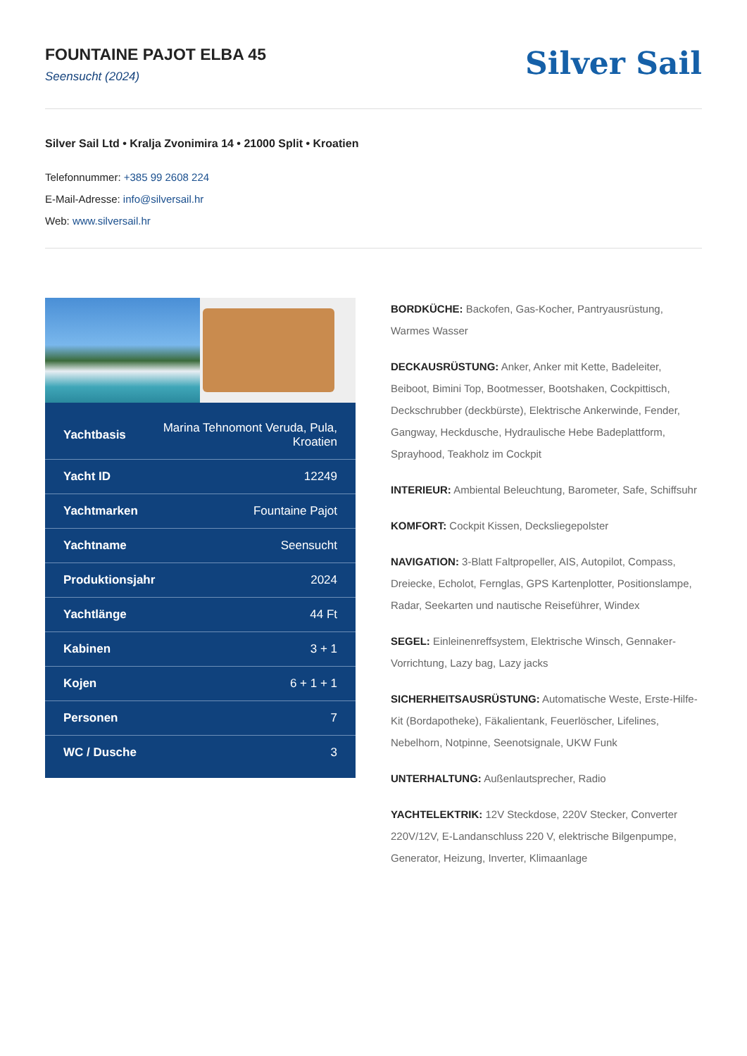FOUNTAINE PAJOT ELBA 45
Seensucht (2024)
Silver Sail
Silver Sail Ltd • Kralja Zvonimira 14 • 21000 Split • Kroatien
Telefonnummer: +385 99 2608 224
E-Mail-Adresse: info@silversail.hr
Web: www.silversail.hr
| Yachtbasis | Marina Tehnomont Veruda, Pula, Kroatien |
| Yacht ID | 12249 |
| Yachtmarken | Fountaine Pajot |
| Yachtname | Seensucht |
| Produktionsjahr | 2024 |
| Yachtlänge | 44 Ft |
| Kabinen | 3 + 1 |
| Kojen | 6 + 1 + 1 |
| Personen | 7 |
| WC / Dusche | 3 |
BORDKÜCHE: Backofen, Gas-Kocher, Pantryausrüstung, Warmes Wasser
DECKAUSRÜSTUNG: Anker, Anker mit Kette, Badeleiter, Beiboot, Bimini Top, Bootmesser, Bootshaken, Cockpittisch, Deckschrubber (deckbürste), Elektrische Ankerwinde, Fender, Gangway, Heckdusche, Hydraulische Hebe Badeplattform, Sprayhood, Teakholz im Cockpit
INTERIEUR: Ambiental Beleuchtung, Barometer, Safe, Schiffsuhr
KOMFORT: Cockpit Kissen, Decksliegepolster
NAVIGATION: 3-Blatt Faltpropeller, AIS, Autopilot, Compass, Dreiecke, Echolot, Fernglas, GPS Kartenplotter, Positionslampe, Radar, Seekarten und nautische Reiseführer, Windex
SEGEL: Einleinenreffsystem, Elektrische Winsch, Gennaker-Vorrichtung, Lazy bag, Lazy jacks
SICHERHEITSAUSRÜSTUNG: Automatische Weste, Erste-Hilfe-Kit (Bordapotheke), Fäkalientank, Feuerlöscher, Lifelines, Nebelhorn, Notpinne, Seenotsignale, UKW Funk
UNTERHALTUNG: Außenlautsprecher, Radio
YACHTELEKTRIK: 12V Steckdose, 220V Stecker, Converter 220V/12V, E-Landanschluss 220 V, elektrische Bilgenpumpe, Generator, Heizung, Inverter, Klimaanlage